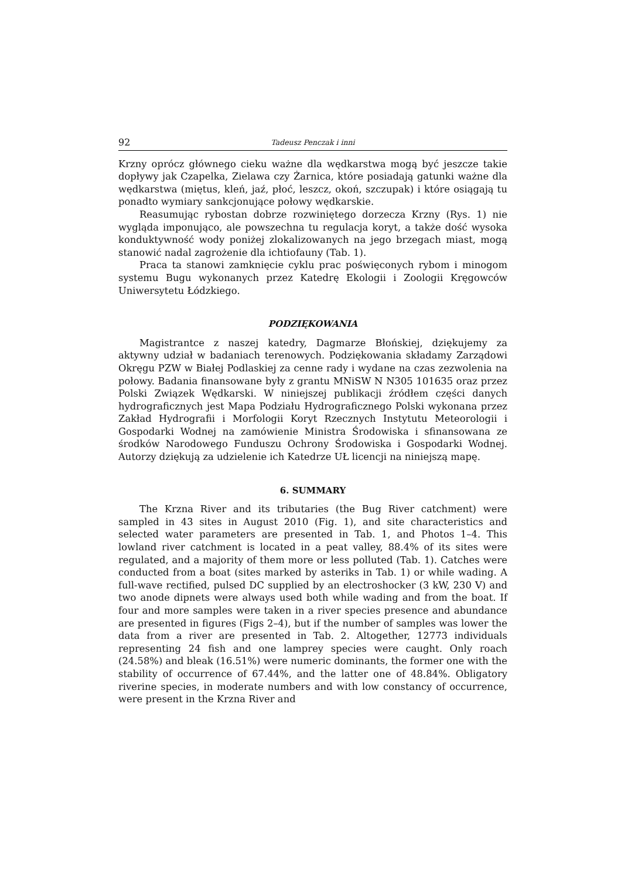92 Tadeusz Penczak i inni
Krzny oprócz głównego cieku ważne dla wędkarstwa mogą być jeszcze takie dopływy jak Czapelka, Zielawa czy Żarnica, które posiadają gatunki ważne dla wędkarstwa (miętus, kleń, jaź, płoć, leszcz, okoń, szczupak) i które osiągają tu ponadto wymiary sankcjonujące połowy wędkarskie.
Reasumując rybostan dobrze rozwiniętego dorzecza Krzny (Rys. 1) nie wygląda imponująco, ale powszechna tu regulacja koryt, a także dość wysoka konduktywność wody poniżej zlokalizowanych na jego brzegach miast, mogą stanowić nadal zagrożenie dla ichtiofauny (Tab. 1).
Praca ta stanowi zamknięcie cyklu prac poświęconych rybom i minogom systemu Bugu wykonanych przez Katedrę Ekologii i Zoologii Kręgowców Uniwersytetu Łódzkiego.
PODZIĘKOWANIA
Magistrantce z naszej katedry, Dagmarze Błońskiej, dziękujemy za aktywny udział w badaniach terenowych. Podziękowania składamy Zarządowi Okręgu PZW w Białej Podlaskiej za cenne rady i wydane na czas zezwolenia na połowy. Badania finansowane były z grantu MNiSW N N305 101635 oraz przez Polski Związek Wędkarski. W niniejszej publikacji źródłem części danych hydrograficznych jest Mapa Podziału Hydrograficznego Polski wykonana przez Zakład Hydrografii i Morfologii Koryt Rzecznych Instytutu Meteorologii i Gospodarki Wodnej na zamówienie Ministra Środowiska i sfinansowana ze środków Narodowego Funduszu Ochrony Środowiska i Gospodarki Wodnej. Autorzy dziękują za udzielenie ich Katedrze UŁ licencji na niniejszą mapę.
6. SUMMARY
The Krzna River and its tributaries (the Bug River catchment) were sampled in 43 sites in August 2010 (Fig. 1), and site characteristics and selected water parameters are presented in Tab. 1, and Photos 1–4. This lowland river catchment is located in a peat valley, 88.4% of its sites were regulated, and a majority of them more or less polluted (Tab. 1). Catches were conducted from a boat (sites marked by asteriks in Tab. 1) or while wading. A full-wave rectified, pulsed DC supplied by an electroshocker (3 kW, 230 V) and two anode dipnets were always used both while wading and from the boat. If four and more samples were taken in a river species presence and abundance are presented in figures (Figs 2–4), but if the number of samples was lower the data from a river are presented in Tab. 2. Altogether, 12773 individuals representing 24 fish and one lamprey species were caught. Only roach (24.58%) and bleak (16.51%) were numeric dominants, the former one with the stability of occurrence of 67.44%, and the latter one of 48.84%. Obligatory riverine species, in moderate numbers and with low constancy of occurrence, were present in the Krzna River and